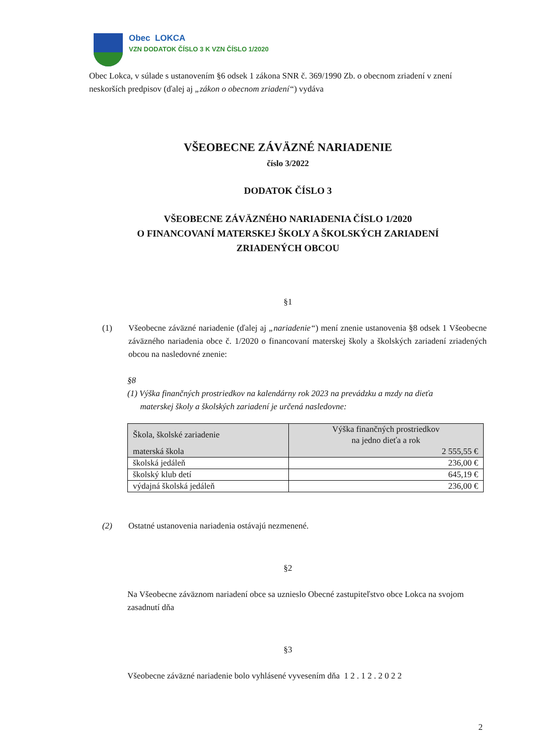Obec LOKCA
VZN DODATOK ČÍSLO 3 K VZN ČÍSLO 1/2020
Obec Lokca, v súlade s ustanovením §6 odsek 1 zákona SNR č. 369/1990 Zb. o obecnom zriadení v znení neskorších predpisov (ďalej aj „zákon o obecnom zriadení“) vydáva
VŠEOBECNE ZÁVÄZNÉ NARIADENIE
číslo 3/2022
DODATOK ČÍSLO 3
VŠEOBECNE ZÁVÄZNÉHO NARIADENIA ČÍSLO 1/2020
O FINANCOVANÍ MATERSKEJ ŠKOLY A ŠKOLSKÝCH ZARIADENÍ
ZRIADENÝCH OBCOU
§1
(1) Všeobecne záväzné nariadenie (ďalej aj „nariadenie“) mení znenie ustanovenia §8 odsek 1 Všeobecne záväzného nariadenia obce č. 1/2020 o financovaní materskej školy a školských zariadení zriadených obcou na nasledovné znenie:
§8
(1) Výška finančných prostriedkov na kalendárny rok 2023 na prevádzku a mzdy na dieťa
materskej školy a školských zariadení je určená nasledovne:
| Škola, školské zariadenie | Výška finančných prostriedkov na jedno dieťa a rok |
| materská škola | 2 555,55 € |
| školská jedáleň | 236,00 € |
| školský klub detí | 645,19 € |
| výdajná školská jedáleň | 236,00 € |
(2) Ostatné ustanovenia nariadenia ostávajú nezmenené.
§2
Na Všeobecne záväznom nariadení obce sa uznieslo Obecné zastupiteľstvo obce Lokca na svojom zasadnutí dňa
§3
Všeobecne záväzné nariadenie bolo vyhlásené vyvesením dňa 1 2 . 1 2 . 2 0 2 2
2